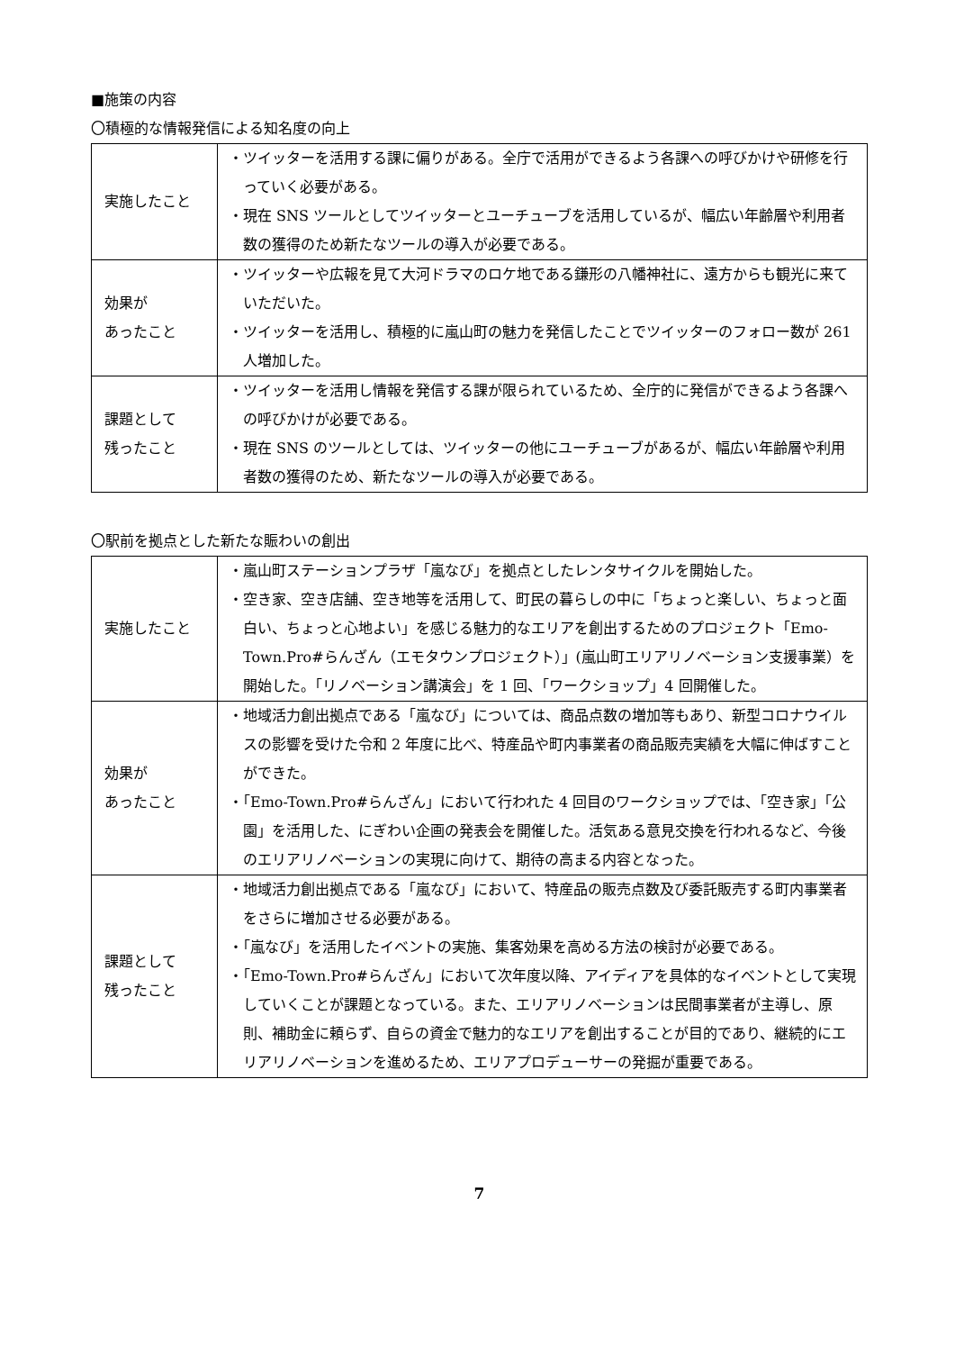■施策の内容
〇積極的な情報発信による知名度の向上
| 実施したこと | ・ツイッターを活用する課に偏りがある。全庁で活用ができるよう各課への呼びかけや研修を行っていく必要がある。 ・現在 SNS ツールとしてツイッターとユーチューブを活用しているが、幅広い年齢層や利用者数の獲得のため新たなツールの導入が必要である。 |
| 効果が あったこと | ・ツイッターや広報を見て大河ドラマのロケ地である鎌形の八幡神社に、遠方からも観光に来ていただいた。 ・ツイッターを活用し、積極的に嵐山町の魅力を発信したことでツイッターのフォロー数が 261 人増加した。 |
| 課題として 残ったこと | ・ツイッターを活用し情報を発信する課が限られているため、全庁的に発信ができるよう各課への呼びかけが必要である。 ・現在 SNS のツールとしては、ツイッターの他にユーチューブがあるが、幅広い年齢層や利用者数の獲得のため、新たなツールの導入が必要である。 |
〇駅前を拠点とした新たな賑わいの創出
| 実施したこと | ・嵐山町ステーションプラザ「嵐なび」を拠点としたレンタサイクルを開始した。 ・空き家、空き店舗、空き地等を活用して、町民の暮らしの中に「ちょっと楽しい、ちょっと面白い、ちょっと心地よい」を感じる魅力的なエリアを創出するためのプロジェクト「Emo-Town.Pro#らんざん（エモタウンプロジェクト）」(嵐山町エリアリノベーション支援事業）を開始した。「リノベーション講演会」を 1 回、「ワークショップ」4 回開催した。 |
| 効果が あったこと | ・地域活力創出拠点である「嵐なび」については、商品点数の増加等もあり、新型コロナウイルスの影響を受けた令和 2 年度に比べ、特産品や町内事業者の商品販売実績を大幅に伸ばすことができた。 ・「Emo-Town.Pro#らんざん」において行われた 4 回目のワークショップでは、「空き家」「公園」を活用した、にぎわい企画の発表会を開催した。活気ある意見交換を行われるなど、今後のエリアリノベーションの実現に向けて、期待の高まる内容となった。 |
| 課題として 残ったこと | ・地域活力創出拠点である「嵐なび」において、特産品の販売点数及び委託販売する町内事業者をさらに増加させる必要がある。 ・「嵐なび」を活用したイベントの実施、集客効果を高める方法の検討が必要である。 ・「Emo-Town.Pro#らんざん」において次年度以降、アイディアを具体的なイベントとして実現していくことが課題となっている。また、エリアリノベーションは民間事業者が主導し、原則、補助金に頼らず、自らの資金で魅力的なエリアを創出することが目的であり、継続的にエリアリノベーションを進めるため、エリアプロデューサーの発掘が重要である。 |
7